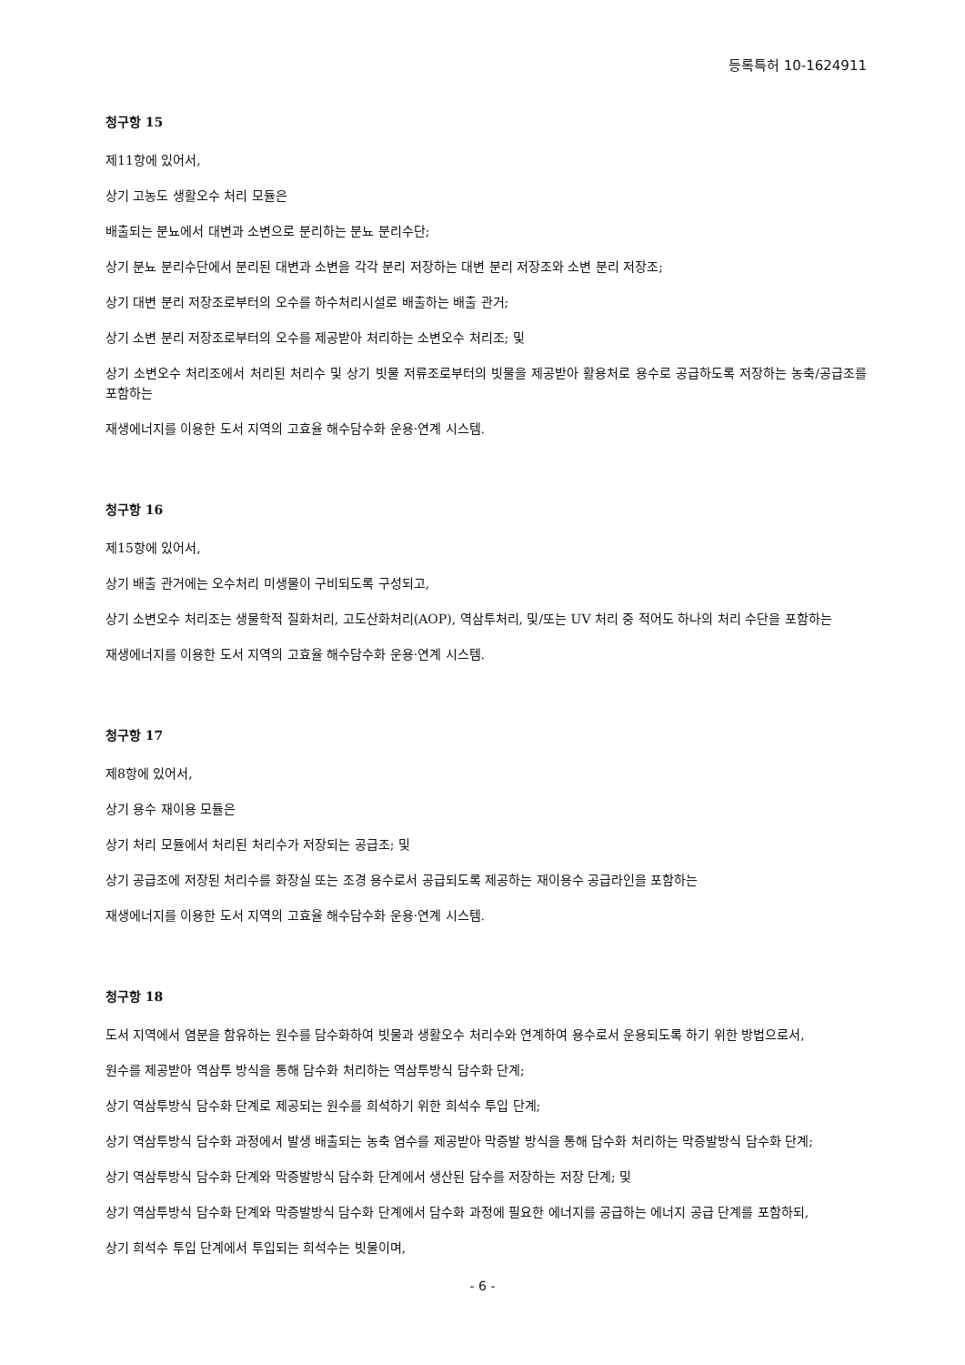등록특허 10-1624911
청구항 15
제11항에 있어서,
상기 고농도 생활오수 처리 모듈은
배출되는 분뇨에서 대변과 소변으로 분리하는 분뇨 분리수단;
상기 분뇨 분리수단에서 분리된 대변과 소변을 각각 분리 저장하는 대변 분리 저장조와 소변 분리 저장조;
상기 대변 분리 저장조로부터의 오수를 하수처리시설로 배출하는 배출 관거;
상기 소변 분리 저장조로부터의 오수를 제공받아 처리하는 소변오수 처리조; 및
상기 소변오수 처리조에서 처리된 처리수 및 상기 빗물 저류조로부터의 빗물을 제공받아 활용처로 용수로 공급하도록 저장하는 농축/공급조를 포함하는
재생에너지를 이용한 도서 지역의 고효율 해수담수화 운용·연계 시스템.
청구항 16
제15항에 있어서,
상기 배출 관거에는 오수처리 미생물이 구비되도록 구성되고,
상기 소변오수 처리조는 생물학적 질화처리, 고도산화처리(AOP), 역삼투처리, 및/또는 UV 처리 중 적어도 하나의 처리 수단을 포함하는
재생에너지를 이용한 도서 지역의 고효율 해수담수화 운용·연계 시스템.
청구항 17
제8항에 있어서,
상기 용수 재이용 모듈은
상기 처리 모듈에서 처리된 처리수가 저장되는 공급조; 및
상기 공급조에 저장된 처리수를 화장실 또는 조경 용수로서 공급되도록 제공하는 재이용수 공급라인을 포함하는
재생에너지를 이용한 도서 지역의 고효율 해수담수화 운용·연계 시스템.
청구항 18
도서 지역에서 염분을 함유하는 원수를 담수화하여 빗물과 생활오수 처리수와 연계하여 용수로서 운용되도록 하기 위한 방법으로서,
원수를 제공받아 역삼투 방식을 통해 담수화 처리하는 역삼투방식 담수화 단계;
상기 역삼투방식 담수화 단계로 제공되는 원수를 희석하기 위한 희석수 투입 단계;
상기 역삼투방식 담수화 과정에서 발생 배출되는 농축 염수를 제공받아 막증발 방식을 통해 담수화 처리하는 막증발방식 담수화 단계;
상기 역삼투방식 담수화 단계와 막증발방식 담수화 단계에서 생산된 담수를 저장하는 저장 단계; 및
상기 역삼투방식 담수화 단계와 막증발방식 담수화 단계에서 담수화 과정에 필요한 에너지를 공급하는 에너지 공급 단계를 포함하되,
상기 희석수 투입 단계에서 투입되는 희석수는 빗물이며,
- 6 -